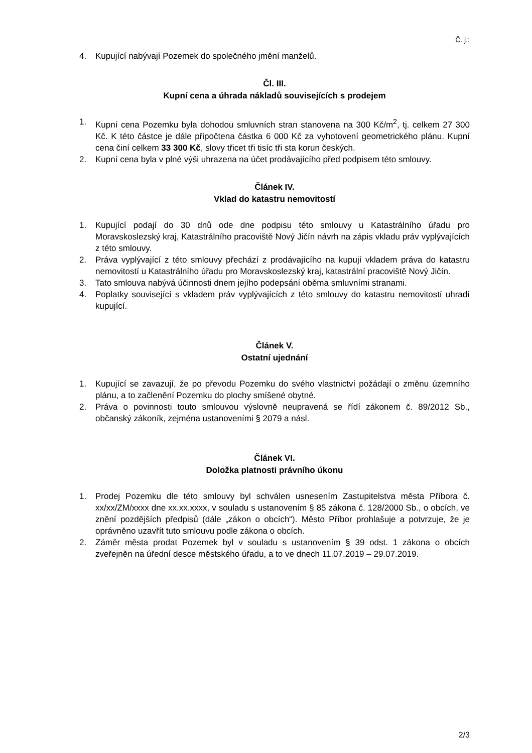Č. j.:
4. Kupující nabývají Pozemek do společného jmění manželů.
Čl. III.
Kupní cena a úhrada nákladů souvisejících s prodejem
1. Kupní cena Pozemku byla dohodou smluvních stran stanovena na 300 Kč/m<sup>2</sup>, tj. celkem 27 300 Kč. K této částce je dále připočtena částka 6 000 Kč za vyhotovení geometrického plánu. Kupní cena činí celkem 33 300 Kč, slovy třicet tři tisíc tři sta korun českých.
2. Kupní cena byla v plné výši uhrazena na účet prodávajícího před podpisem této smlouvy.
Článek IV.
Vklad do katastru nemovitostí
1. Kupující podají do 30 dnů ode dne podpisu této smlouvy u Katastrálního úřadu pro Moravskoslezský kraj, Katastrálního pracoviště Nový Jičín návrh na zápis vkladu práv vyplývajících z této smlouvy.
2. Práva vyplývající z této smlouvy přechází z prodávajícího na kupují vkladem práva do katastru nemovitostí u Katastrálního úřadu pro Moravskoslezský kraj, katastrální pracoviště Nový Jičín.
3. Tato smlouva nabývá účinnosti dnem jejího podepsání oběma smluvními stranami.
4. Poplatky související s vkladem práv vyplývajících z této smlouvy do katastru nemovitostí uhradí kupující.
Článek V.
Ostatní ujednání
1. Kupující se zavazují, že po převodu Pozemku do svého vlastnictví požádají o změnu územního plánu, a to začlenění Pozemku do plochy smíšené obytné.
2. Práva o povinnosti touto smlouvou výslovně neupravená se řídí zákonem č. 89/2012 Sb., občanský zákoník, zejména ustanoveními § 2079 a násl.
Článek VI.
Doložka platnosti právního úkonu
1. Prodej Pozemku dle této smlouvy byl schválen usnesením Zastupitelstva města Příbora č. xx/xx/ZM/xxxx dne xx.xx.xxxx, v souladu s ustanovením § 85 zákona č. 128/2000 Sb., o obcích, ve znění pozdějších předpisů (dále „zákon o obcích“). Město Příbor prohlašuje a potvrzuje, že je oprávněno uzavřít tuto smlouvu podle zákona o obcích.
2. Záměr města prodat Pozemek byl v souladu s ustanovením § 39 odst. 1 zákona o obcích zveřejněn na úřední desce městského úřadu, a to ve dnech 11.07.2019 – 29.07.2019.
2/3